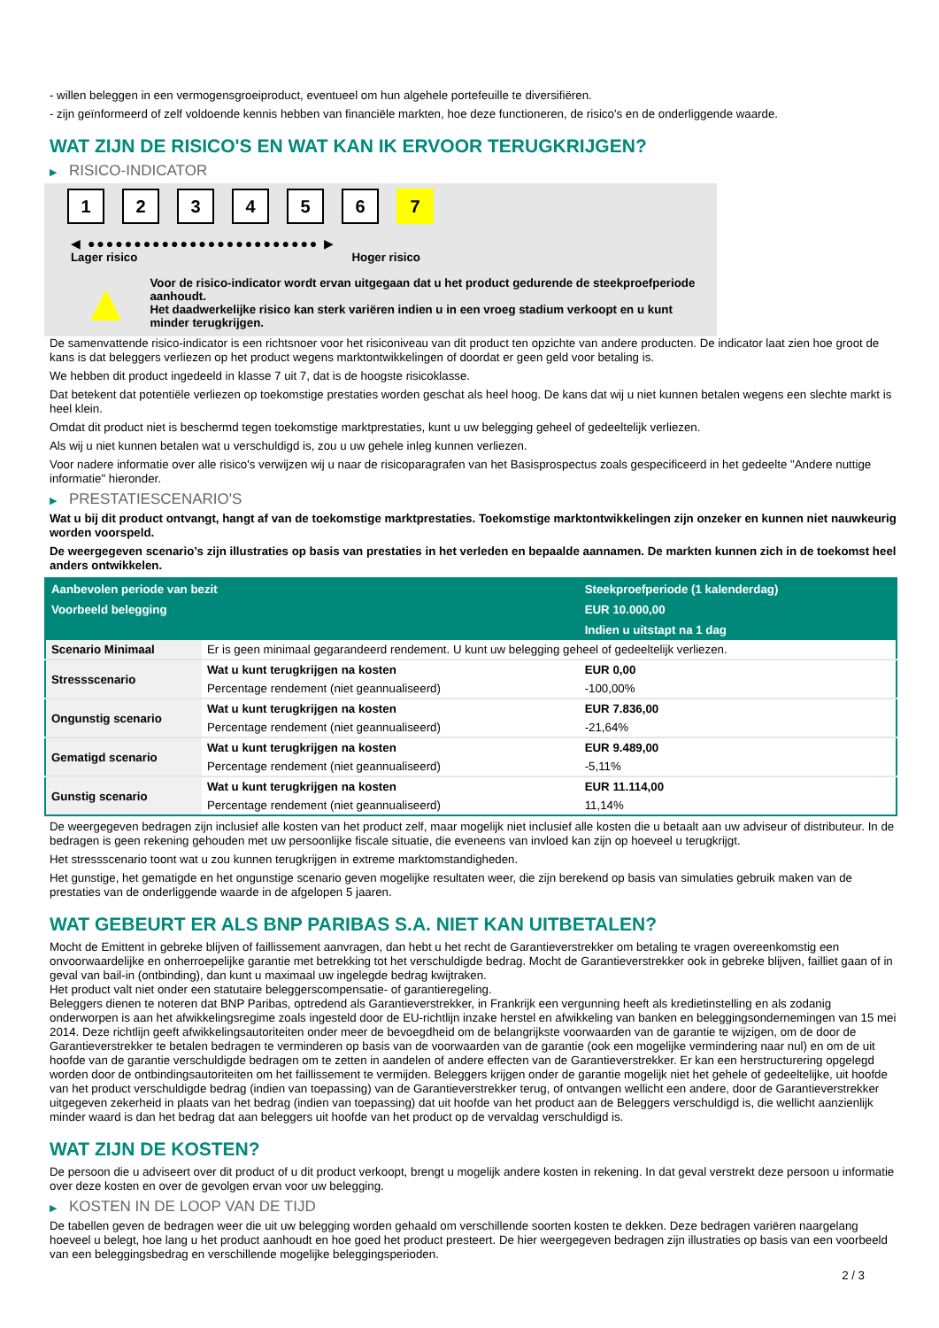- willen beleggen in een vermogensgroeiproduct, eventueel om hun algehele portefeuille te diversifiëren.
- zijn geïnformeerd of zelf voldoende kennis hebben van financiële markten, hoe deze functioneren, de risico's en de onderliggende waarde.
WAT ZIJN DE RISICO'S EN WAT KAN IK ERVOOR TERUGKRIJGEN?
▶ RISICO-INDICATOR
1 2 3 4 5 6 7
◀ ●●●●●●●●●●●●●●●●●●●●●●●●● ▶
Lager risico Hoger risico
▲
Voor de risico-indicator wordt ervan uitgegaan dat u het product gedurende de steekproefperiode aanhoudt.
Het daadwerkelijke risico kan sterk variëren indien u in een vroeg stadium verkoopt en u kunt minder terugkrijgen.
De samenvattende risico-indicator is een richtsnoer voor het risiconiveau van dit product ten opzichte van andere producten. De indicator laat zien hoe groot de kans is dat beleggers verliezen op het product wegens marktontwikkelingen of doordat er geen geld voor betaling is.
We hebben dit product ingedeeld in klasse 7 uit 7, dat is de hoogste risicoklasse.
Dat betekent dat potentiële verliezen op toekomstige prestaties worden geschat als heel hoog. De kans dat wij u niet kunnen betalen wegens een slechte markt is heel klein.
Omdat dit product niet is beschermd tegen toekomstige marktprestaties, kunt u uw belegging geheel of gedeeltelijk verliezen.
Als wij u niet kunnen betalen wat u verschuldigd is, zou u uw gehele inleg kunnen verliezen.
Voor nadere informatie over alle risico's verwijzen wij u naar de risicoparagrafen van het Basisprospectus zoals gespecificeerd in het gedeelte "Andere nuttige informatie" hieronder.
▶ PRESTATIESCENARIO'S
Wat u bij dit product ontvangt, hangt af van de toekomstige marktprestaties. Toekomstige marktontwikkelingen zijn onzeker en kunnen niet nauwkeurig worden voorspeld.
De weergegeven scenario’s zijn illustraties op basis van prestaties in het verleden en bepaalde aannamen. De markten kunnen zich in de toekomst heel anders ontwikkelen.
| Aanbevolen periode van bezit | | Steekproefperiode (1 kalenderdag) |
| --- | --- | --- |
| Voorbeeld belegging | | EUR 10.000,00 |
| | | Indien u uitstapt na 1 dag |
| Scenario Minimaal | Er is geen minimaal gegarandeerd rendement. U kunt uw belegging geheel of gedeeltelijk verliezen. | |
| Stressscenario | Wat u kunt terugkrijgen na kosten | EUR 0,00 |
| | Percentage rendement (niet geannualiseerd) | -100,00% |
| Ongunstig scenario | Wat u kunt terugkrijgen na kosten | EUR 7.836,00 |
| | Percentage rendement (niet geannualiseerd) | -21,64% |
| Gematigd scenario | Wat u kunt terugkrijgen na kosten | EUR 9.489,00 |
| | Percentage rendement (niet geannualiseerd) | -5,11% |
| Gunstig scenario | Wat u kunt terugkrijgen na kosten | EUR 11.114,00 |
| | Percentage rendement (niet geannualiseerd) | 11,14% |
De weergegeven bedragen zijn inclusief alle kosten van het product zelf, maar mogelijk niet inclusief alle kosten die u betaalt aan uw adviseur of distributeur. In de bedragen is geen rekening gehouden met uw persoonlijke fiscale situatie, die eveneens van invloed kan zijn op hoeveel u terugkrijgt.
Het stressscenario toont wat u zou kunnen terugkrijgen in extreme marktomstandigheden.
Het gunstige, het gematigde en het ongunstige scenario geven mogelijke resultaten weer, die zijn berekend op basis van simulaties gebruik maken van de prestaties van de onderliggende waarde in de afgelopen 5 jaaren.
WAT GEBEURT ER ALS BNP PARIBAS S.A. NIET KAN UITBETALEN?
Mocht de Emittent in gebreke blijven of faillissement aanvragen, dan hebt u het recht de Garantieverstrekker om betaling te vragen overeenkomstig een onvoorwaardelijke en onherroepelijke garantie met betrekking tot het verschuldigde bedrag. Mocht de Garantieverstrekker ook in gebreke blijven, failliet gaan of in geval van bail-in (ontbinding), dan kunt u maximaal uw ingelegde bedrag kwijtraken.
Het product valt niet onder een statutaire beleggerscompensatie- of garantieregeling.
Beleggers dienen te noteren dat BNP Paribas, optredend als Garantieverstrekker, in Frankrijk een vergunning heeft als kredietinstelling en als zodanig onderworpen is aan het afwikkelingsregime zoals ingesteld door de EU-richtlijn inzake herstel en afwikkeling van banken en beleggingsondernemingen van 15 mei 2014. Deze richtlijn geeft afwikkelingsautoriteiten onder meer de bevoegdheid om de belangrijkste voorwaarden van de garantie te wijzigen, om de door de Garantieverstrekker te betalen bedragen te verminderen op basis van de voorwaarden van de garantie (ook een mogelijke vermindering naar nul) en om de uit hoofde van de garantie verschuldigde bedragen om te zetten in aandelen of andere effecten van de Garantieverstrekker. Er kan een herstructurering opgelegd worden door de ontbindingsautoriteiten om het faillissement te vermijden. Beleggers krijgen onder de garantie mogelijk niet het gehele of gedeeltelijke, uit hoofde van het product verschuldigde bedrag (indien van toepassing) van de Garantieverstrekker terug, of ontvangen wellicht een andere, door de Garantieverstrekker uitgegeven zekerheid in plaats van het bedrag (indien van toepassing) dat uit hoofde van het product aan de Beleggers verschuldigd is, die wellicht aanzienlijk minder waard is dan het bedrag dat aan beleggers uit hoofde van het product op de vervaldag verschuldigd is.
WAT ZIJN DE KOSTEN?
De persoon die u adviseert over dit product of u dit product verkoopt, brengt u mogelijk andere kosten in rekening. In dat geval verstrekt deze persoon u informatie over deze kosten en over de gevolgen ervan voor uw belegging.
▶ KOSTEN IN DE LOOP VAN DE TIJD
De tabellen geven de bedragen weer die uit uw belegging worden gehaald om verschillende soorten kosten te dekken. Deze bedragen variëren naargelang hoeveel u belegt, hoe lang u het product aanhoudt en hoe goed het product presteert. De hier weergegeven bedragen zijn illustraties op basis van een voorbeeld van een beleggingsbedrag en verschillende mogelijke beleggingsperioden.
2 / 3